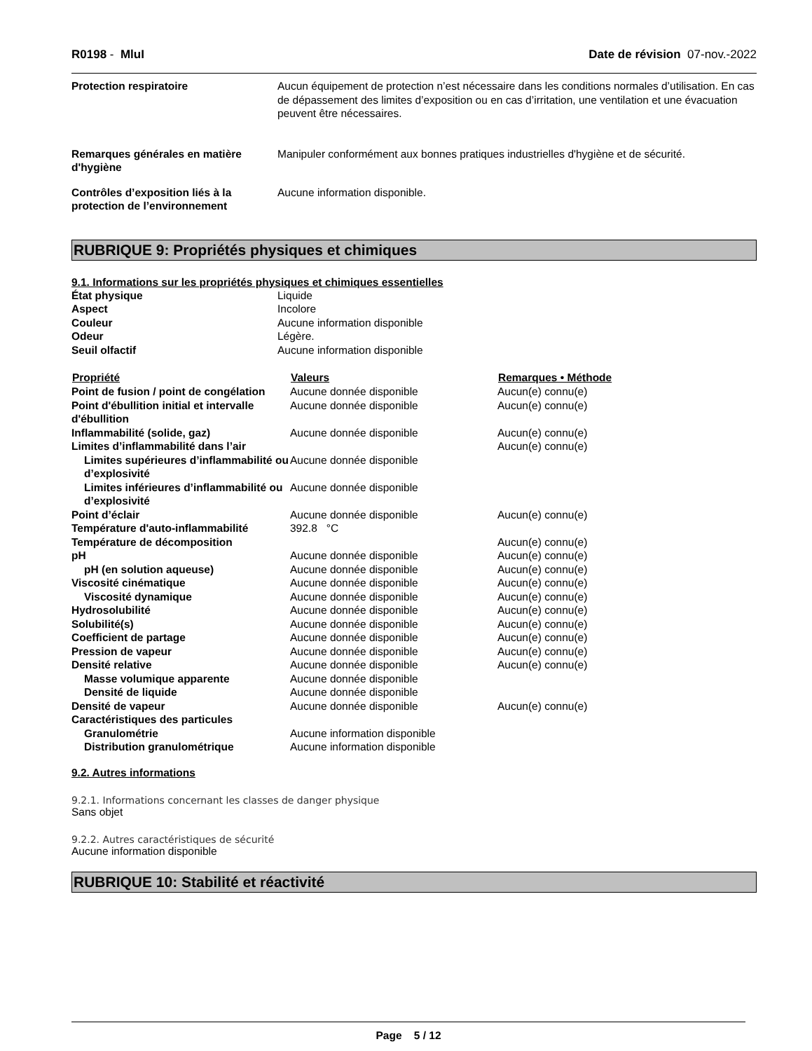R0198 - MluI Date de révision 07-nov.-2022
| Protection respiratoire | Aucun équipement de protection n’est nécessaire dans les conditions normales d’utilisation. En cas de dépassement des limites d’exposition ou en cas d’irritation, une ventilation et une évacuation peuvent être nécessaires. |
| Remarques générales en matière d'hygiène | Manipuler conformément aux bonnes pratiques industrielles d'hygiène et de sécurité. |
| Contrôles d’exposition liés à la protection de l’environnement | Aucune information disponible. |
RUBRIQUE 9: Propriétés physiques et chimiques
9.1. Informations sur les propriétés physiques et chimiques essentielles
| État physique | Liquide |
| Aspect | Incolore |
| Couleur | Aucune information disponible |
| Odeur | Légère. |
| Seuil olfactif | Aucune information disponible |
| Propriété | Valeurs | Remarques • Méthode |
| --- | --- | --- |
| Point de fusion / point de congélation | Aucune donnée disponible | Aucun(e) connu(e) |
| Point d'ébullition initial et intervalle d'ébullition | Aucune donnée disponible | Aucun(e) connu(e) |
| Inflammabilité (solide, gaz) | Aucune donnée disponible | Aucun(e) connu(e) |
| Limites d’inflammabilité dans l’air | | Aucun(e) connu(e) |
| Limites supérieures d’inflammabilité ou d’explosivité | Aucune donnée disponible | |
| Limites inférieures d’inflammabilité ou d’explosivité | Aucune donnée disponible | |
| Point d’éclair | Aucune donnée disponible | Aucun(e) connu(e) |
| Température d'auto-inflammabilité | 392.8 °C | |
| Température de décomposition | | Aucun(e) connu(e) |
| pH | Aucune donnée disponible | Aucun(e) connu(e) |
| pH (en solution aqueuse) | Aucune donnée disponible | Aucun(e) connu(e) |
| Viscosité cinématique | Aucune donnée disponible | Aucun(e) connu(e) |
| Viscosité dynamique | Aucune donnée disponible | Aucun(e) connu(e) |
| Hydrosolubilité | Aucune donnée disponible | Aucun(e) connu(e) |
| Solubilité(s) | Aucune donnée disponible | Aucun(e) connu(e) |
| Coefficient de partage | Aucune donnée disponible | Aucun(e) connu(e) |
| Pression de vapeur | Aucune donnée disponible | Aucun(e) connu(e) |
| Densité relative | Aucune donnée disponible | Aucun(e) connu(e) |
| Masse volumique apparente | Aucune donnée disponible | |
| Densité de liquide | Aucune donnée disponible | |
| Densité de vapeur | Aucune donnée disponible | Aucun(e) connu(e) |
| Caractéristiques des particules | | |
| Granulométrie | Aucune information disponible | |
| Distribution granulométrique | Aucune information disponible | |
9.2. Autres informations
9.2.1. Informations concernant les classes de danger physique
Sans objet
9.2.2. Autres caractéristiques de sécurité
Aucune information disponible
RUBRIQUE 10: Stabilité et réactivité
Page 5 / 12